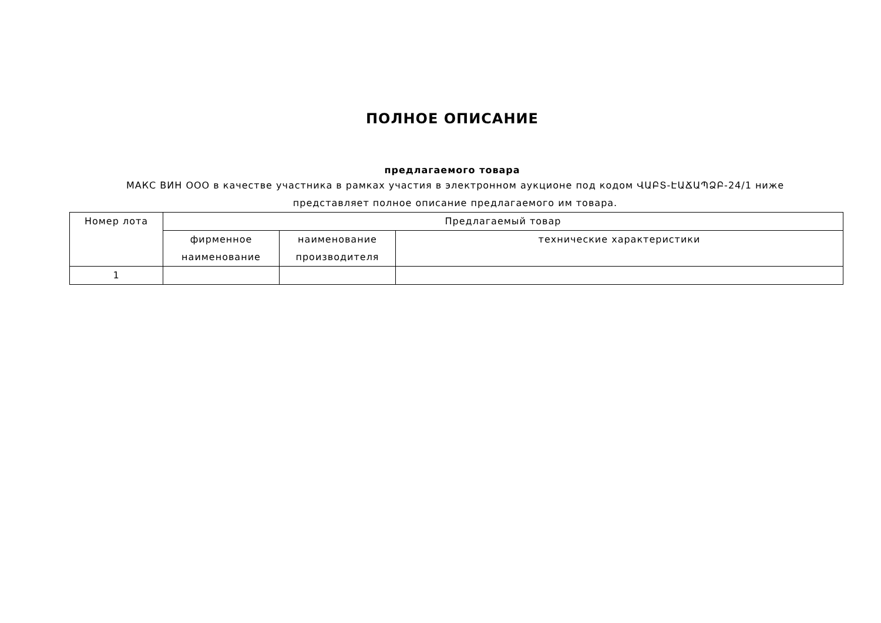ПОЛНОЕ ОПИСАНИЕ
предлагаемого товара
МАКС ВИН ООО в качестве участника в рамках участия в электронном аукционе под кодом ՎԱԲՏ-ԷԱՃԱՊՁԲ-24/1 ниже представляет полное описание предлагаемого им товара.
| Номер лота | Предлагаемый товар | | |
| --- | --- | --- | --- |
| | фирменное наименование | наименование производителя | технические характеристики |
| 1 | | | |